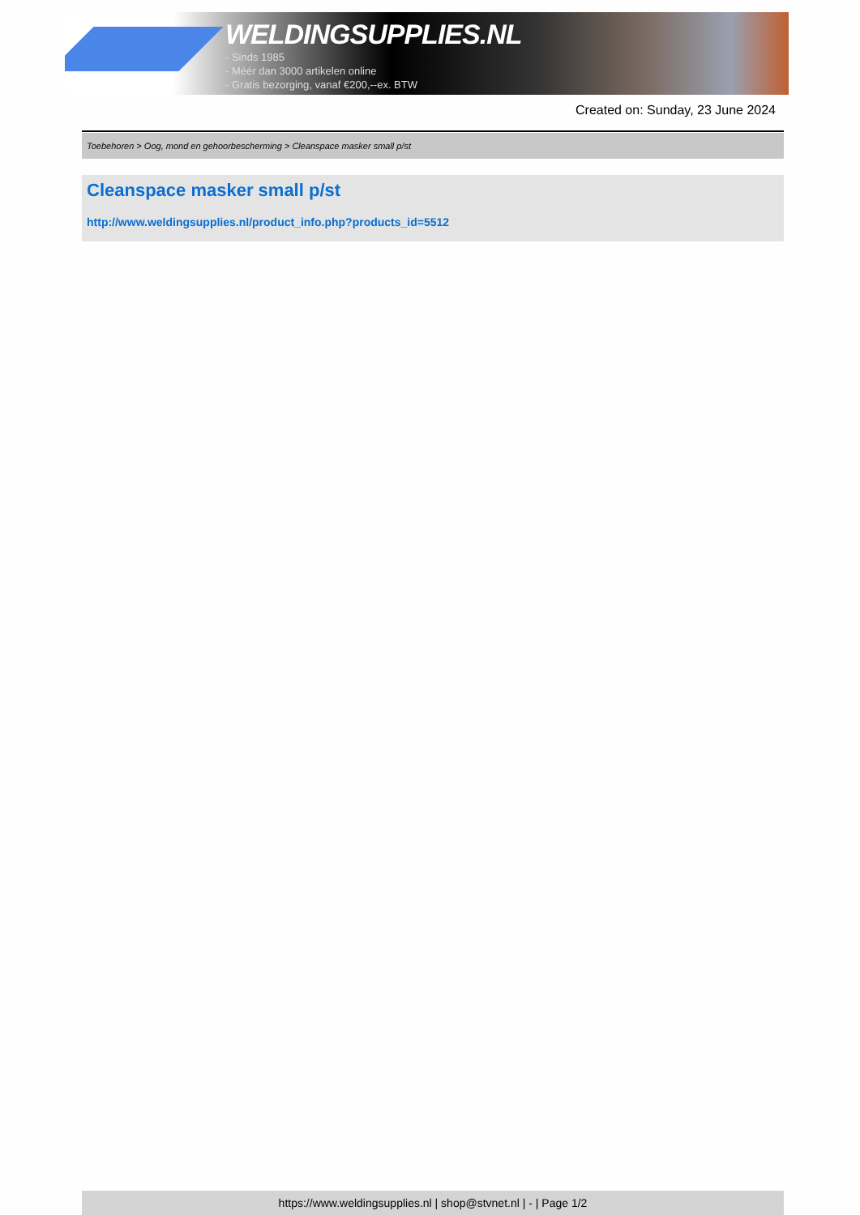WELDINGSUPPLIES.NL
- Sinds 1985
- Méér dan 3000 artikelen online
- Gratis bezorging, vanaf €200,--ex. BTW
Created on: Sunday, 23 June 2024
Toebehoren > Oog, mond en gehoorbescherming > Cleanspace masker small p/st
Cleanspace masker small p/st
http://www.weldingsupplies.nl/product_info.php?products_id=5512
https://www.weldingsupplies.nl | shop@stvnet.nl | - | Page 1/2